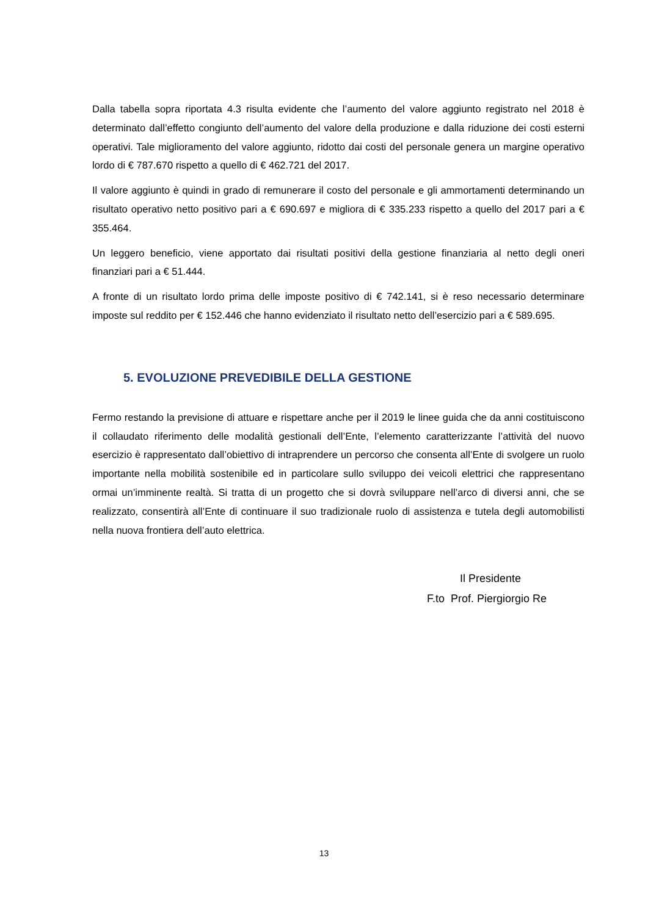Dalla tabella sopra riportata 4.3 risulta evidente che l’aumento del valore aggiunto registrato nel 2018 è determinato dall’effetto congiunto dell’aumento del valore della produzione e dalla riduzione dei costi esterni operativi. Tale miglioramento del valore aggiunto, ridotto dai costi del personale genera un margine operativo lordo di € 787.670 rispetto a quello di € 462.721 del 2017.
Il valore aggiunto è quindi in grado di remunerare il costo del personale e gli ammortamenti determinando un risultato operativo netto positivo pari a € 690.697 e migliora di € 335.233 rispetto a quello del 2017 pari a € 355.464.
Un leggero beneficio, viene apportato dai risultati positivi della gestione finanziaria al netto degli oneri finanziari pari a € 51.444.
A fronte di un risultato lordo prima delle imposte positivo di € 742.141, si è reso necessario determinare imposte sul reddito per € 152.446 che hanno evidenziato il risultato netto dell’esercizio pari a € 589.695.
5. EVOLUZIONE PREVEDIBILE DELLA GESTIONE
Fermo restando la previsione di attuare e rispettare anche per il 2019 le linee guida che da anni costituiscono il collaudato riferimento delle modalità gestionali dell’Ente, l’elemento caratterizzante l’attività del nuovo esercizio è rappresentato dall’obiettivo di intraprendere un percorso che consenta all’Ente di svolgere un ruolo importante nella mobilità sostenibile ed in particolare sullo sviluppo dei veicoli elettrici che rappresentano ormai un’imminente realtà. Si tratta di un progetto che si dovrà sviluppare nell’arco di diversi anni, che se realizzato, consentirà all’Ente di continuare il suo tradizionale ruolo di assistenza e tutela degli automobilisti nella nuova frontiera dell’auto elettrica.
Il Presidente
F.to Prof. Piergiorgio Re
13